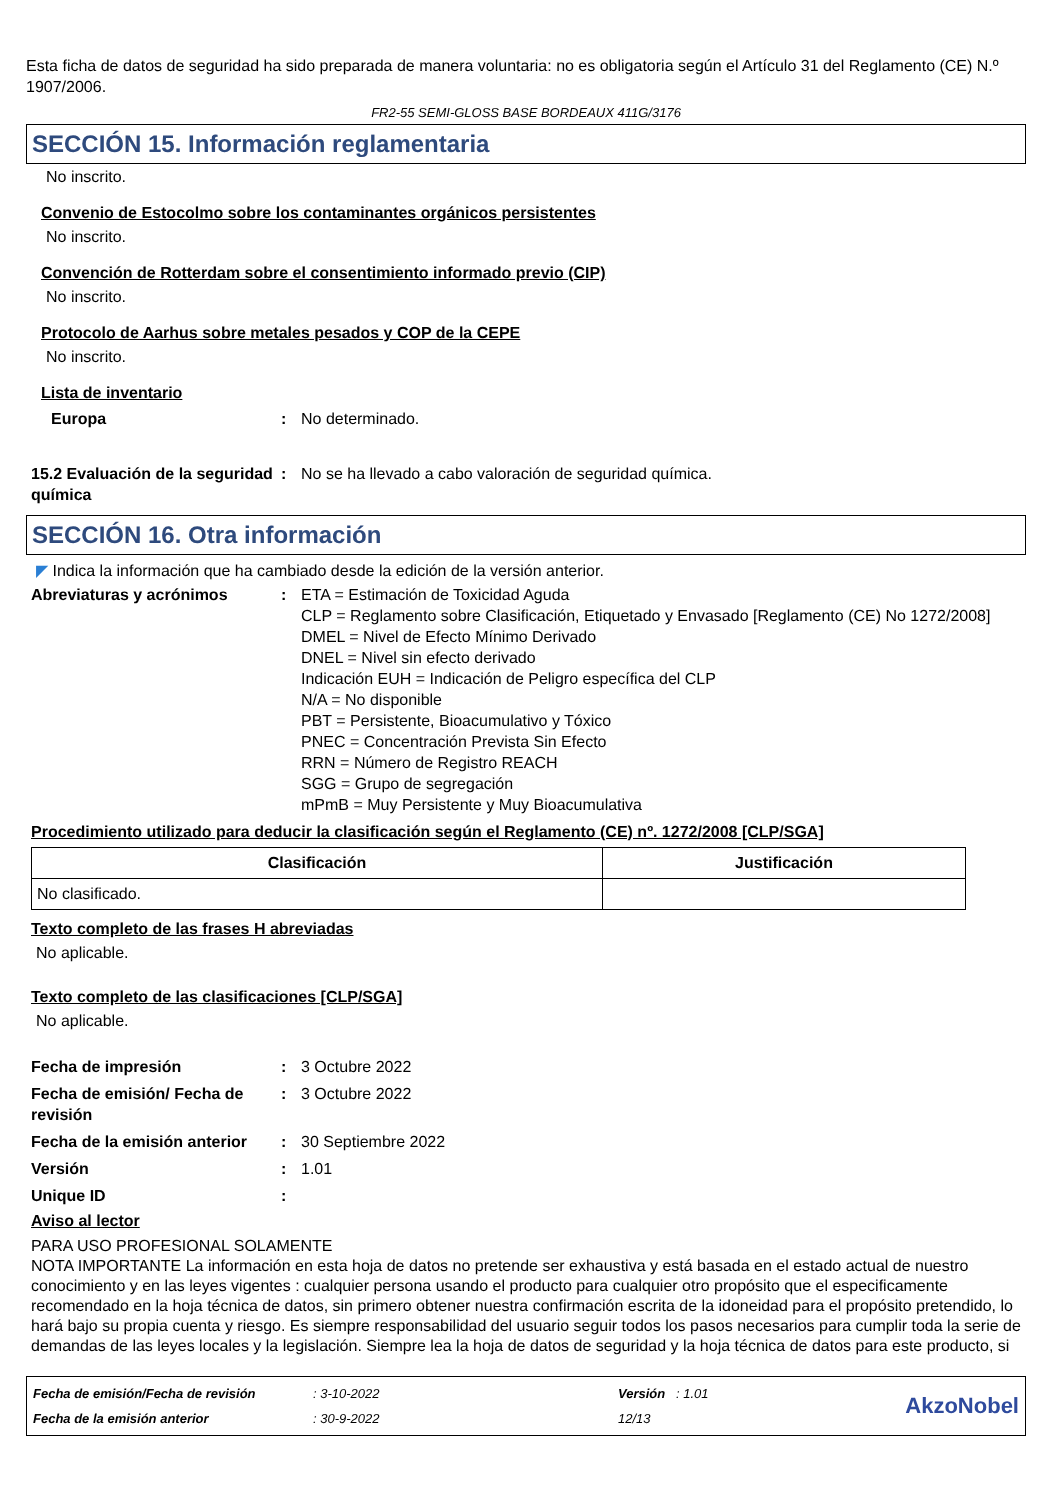Esta ficha de datos de seguridad ha sido preparada de manera voluntaria: no es obligatoria según el Artículo 31 del Reglamento (CE) N.º 1907/2006.
FR2-55 SEMI-GLOSS BASE BORDEAUX 411G/3176
SECCIÓN 15. Información reglamentaria
No inscrito.
Convenio de Estocolmo sobre los contaminantes orgánicos persistentes
No inscrito.
Convención de Rotterdam sobre el consentimiento informado previo (CIP)
No inscrito.
Protocolo de Aarhus sobre metales pesados y COP de la CEPE
No inscrito.
Lista de inventario
Europa: No determinado.
15.2 Evaluación de la seguridad química: No se ha llevado a cabo valoración de seguridad química.
SECCIÓN 16. Otra información
◤ Indica la información que ha cambiado desde la edición de la versión anterior.
Abreviaturas y acrónimos: ETA = Estimación de Toxicidad Aguda
CLP = Reglamento sobre Clasificación, Etiquetado y Envasado [Reglamento (CE) No 1272/2008]
DMEL = Nivel de Efecto Mínimo Derivado
DNEL = Nivel sin efecto derivado
Indicación EUH = Indicación de Peligro específica del CLP
N/A = No disponible
PBT = Persistente, Bioacumulativo y Tóxico
PNEC = Concentración Prevista Sin Efecto
RRN = Número de Registro REACH
SGG = Grupo de segregación
mPmB = Muy Persistente y Muy Bioacumulativa
Procedimiento utilizado para deducir la clasificación según el Reglamento (CE) nº. 1272/2008 [CLP/SGA]
| Clasificación | Justificación |
| --- | --- |
| No clasificado. | |
Texto completo de las frases H abreviadas
No aplicable.
Texto completo de las clasificaciones [CLP/SGA]
No aplicable.
Fecha de impresión: 3 Octubre 2022
Fecha de emisión/ Fecha de revisión: 3 Octubre 2022
Fecha de la emisión anterior: 30 Septiembre 2022
Versión: 1.01
Unique ID:
Aviso al lector
PARA USO PROFESIONAL SOLAMENTE
NOTA IMPORTANTE La información en esta hoja de datos no pretende ser exhaustiva y está basada en el estado actual de nuestro conocimiento y en las leyes vigentes : cualquier persona usando el producto para cualquier otro propósito que el especificamente recomendado en la hoja técnica de datos, sin primero obtener nuestra confirmación escrita de la idoneidad para el propósito pretendido, lo hará bajo su propia cuenta y riesgo. Es siempre responsabilidad del usuario seguir todos los pasos necesarios para cumplir toda la serie de demandas de las leyes locales y la legislación. Siempre lea la hoja de datos de seguridad y la hoja técnica de datos para este producto, si
Fecha de emisión/Fecha de revisión
Fecha de la emisión anterior
: 3-10-2022
: 30-9-2022
Versión : 1.01
12/13
AkzoNobel